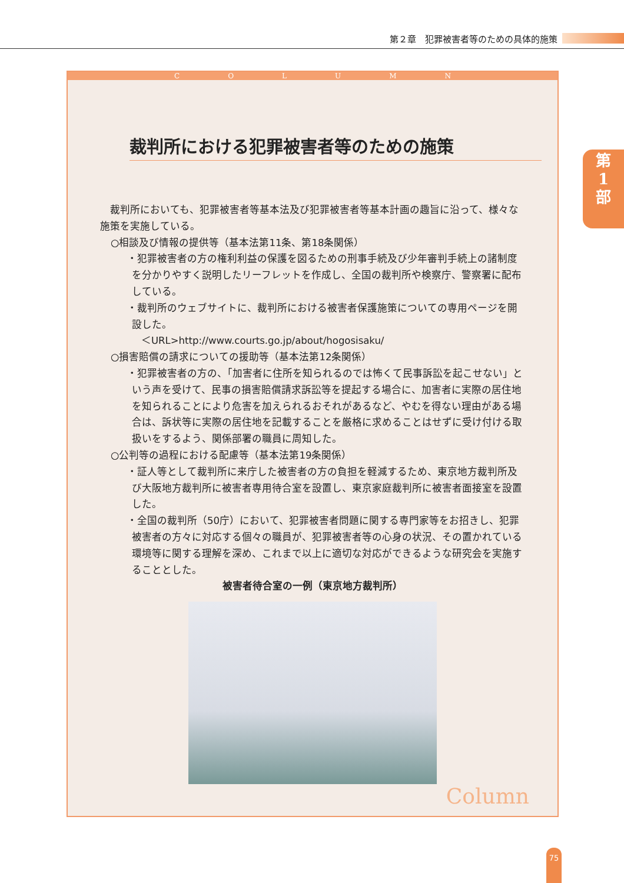第２章　犯罪被害者等のための具体的施策
第
1
部
COLUMN
裁判所における犯罪被害者等のための施策
　裁判所においても、犯罪被害者等基本法及び犯罪被害者等基本計画の趣旨に沿って、様々な施策を実施している。
○相談及び情報の提供等（基本法第11条、第18条関係）
・犯罪被害者の方の権利利益の保護を図るための刑事手続及び少年審判手続上の諸制度を分かりやすく説明したリーフレットを作成し、全国の裁判所や検察庁、警察署に配布している。
・裁判所のウェブサイトに、裁判所における被害者保護施策についての専用ページを開設した。
＜URL>http://www.courts.go.jp/about/hogosisaku/
○損害賠償の請求についての援助等（基本法第12条関係）
・犯罪被害者の方の、「加害者に住所を知られるのでは怖くて民事訴訟を起こせない」という声を受けて、民事の損害賠償請求訴訟等を提起する場合に、加害者に実際の居住地を知られることにより危害を加えられるおそれがあるなど、やむを得ない理由がある場合は、訴状等に実際の居住地を記載することを厳格に求めることはせずに受け付ける取扱いをするよう、関係部署の職員に周知した。
○公判等の過程における配慮等（基本法第19条関係）
・証人等として裁判所に来庁した被害者の方の負担を軽減するため、東京地方裁判所及び大阪地方裁判所に被害者専用待合室を設置し、東京家庭裁判所に被害者面接室を設置した。
・全国の裁判所（50庁）において、犯罪被害者問題に関する専門家等をお招きし、犯罪被害者の方々に対応する個々の職員が、犯罪被害者等の心身の状況、その置かれている環境等に関する理解を深め、これまで以上に適切な対応ができるような研究会を実施することとした。
被害者待合室の一例（東京地方裁判所）
Column
75